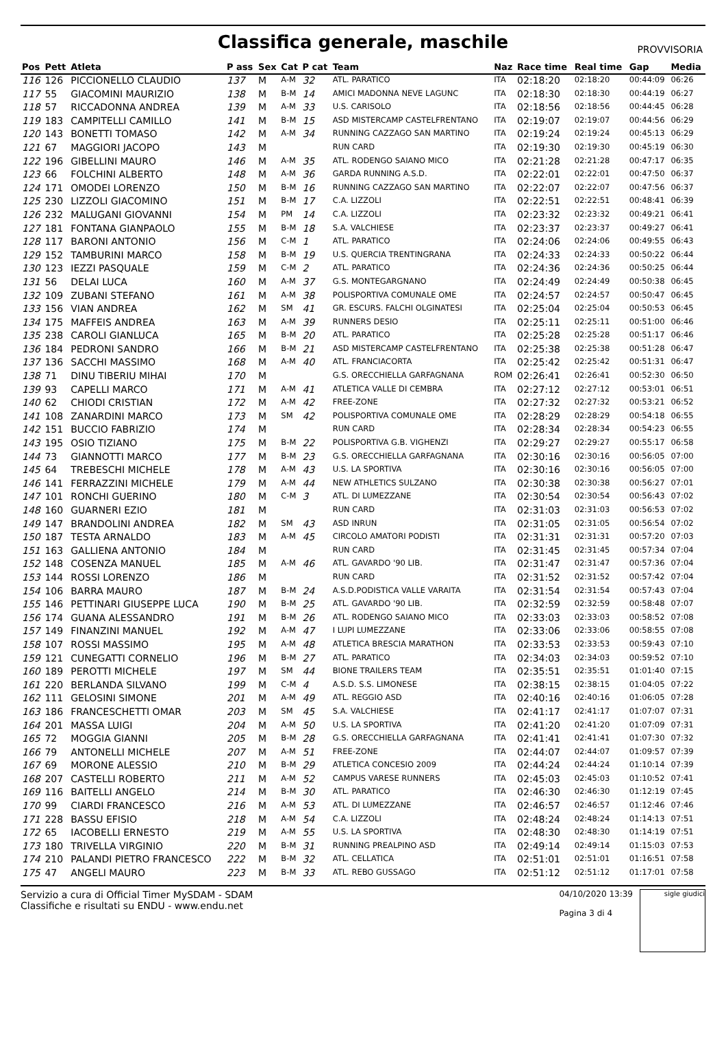Classifica generale, maschile
PROVVISORIA
| Pos | Pett | Atleta | P ass | Sex | Cat | P cat | Team | Naz | Race time | Real time | Gap | Media |
| --- | --- | --- | --- | --- | --- | --- | --- | --- | --- | --- | --- | --- |
| 116 | 126 | PICCIONELLO CLAUDIO | 137 | M | A-M | 32 | ATL. PARATICO | ITA | 02:18:20 | 02:18:20 | 00:44:09 | 06:26 |
| 117 | 55 | GIACOMINI MAURIZIO | 138 | M | B-M | 14 | AMICI MADONNA NEVE LAGUNC | ITA | 02:18:30 | 02:18:30 | 00:44:19 | 06:27 |
| 118 | 57 | RICCADONNA ANDREA | 139 | M | A-M | 33 | U.S. CARISOLO | ITA | 02:18:56 | 02:18:56 | 00:44:45 | 06:28 |
| 119 | 183 | CAMPITELLI CAMILLO | 141 | M | B-M | 15 | ASD MISTERCAMP CASTELFRENTANO | ITA | 02:19:07 | 02:19:07 | 00:44:56 | 06:29 |
| 120 | 143 | BONETTI TOMASO | 142 | M | A-M | 34 | RUNNING CAZZAGO SAN MARTINO | ITA | 02:19:24 | 02:19:24 | 00:45:13 | 06:29 |
| 121 | 67 | MAGGIORI JACOPO | 143 | M | | | RUN CARD | ITA | 02:19:30 | 02:19:30 | 00:45:19 | 06:30 |
| 122 | 196 | GIBELLINI MAURO | 146 | M | A-M | 35 | ATL. RODENGO SAIANO MICO | ITA | 02:21:28 | 02:21:28 | 00:47:17 | 06:35 |
| 123 | 66 | FOLCHINI ALBERTO | 148 | M | A-M | 36 | GARDA RUNNING A.S.D. | ITA | 02:22:01 | 02:22:01 | 00:47:50 | 06:37 |
| 124 | 171 | OMODEI LORENZO | 150 | M | B-M | 16 | RUNNING CAZZAGO SAN MARTINO | ITA | 02:22:07 | 02:22:07 | 00:47:56 | 06:37 |
| 125 | 230 | LIZZOLI GIACOMINO | 151 | M | B-M | 17 | C.A. LIZZOLI | ITA | 02:22:51 | 02:22:51 | 00:48:41 | 06:39 |
| 126 | 232 | MALUGANI GIOVANNI | 154 | M | PM | 14 | C.A. LIZZOLI | ITA | 02:23:32 | 02:23:32 | 00:49:21 | 06:41 |
| 127 | 181 | FONTANA GIANPAOLO | 155 | M | B-M | 18 | S.A. VALCHIESE | ITA | 02:23:37 | 02:23:37 | 00:49:27 | 06:41 |
| 128 | 117 | BARONI ANTONIO | 156 | M | C-M | 1 | ATL. PARATICO | ITA | 02:24:06 | 02:24:06 | 00:49:55 | 06:43 |
| 129 | 152 | TAMBURINI MARCO | 158 | M | B-M | 19 | U.S. QUERCIA TRENTINGRANA | ITA | 02:24:33 | 02:24:33 | 00:50:22 | 06:44 |
| 130 | 123 | IEZZI PASQUALE | 159 | M | C-M | 2 | ATL. PARATICO | ITA | 02:24:36 | 02:24:36 | 00:50:25 | 06:44 |
| 131 | 56 | DELAI LUCA | 160 | M | A-M | 37 | G.S. MONTEGARGNANO | ITA | 02:24:49 | 02:24:49 | 00:50:38 | 06:45 |
| 132 | 109 | ZUBANI STEFANO | 161 | M | A-M | 38 | POLISPORTIVA COMUNALE OME | ITA | 02:24:57 | 02:24:57 | 00:50:47 | 06:45 |
| 133 | 156 | VIAN ANDREA | 162 | M | SM | 41 | GR. ESCURS. FALCHI OLGINATESI | ITA | 02:25:04 | 02:25:04 | 00:50:53 | 06:45 |
| 134 | 175 | MAFFEIS ANDREA | 163 | M | A-M | 39 | RUNNERS DESIO | ITA | 02:25:11 | 02:25:11 | 00:51:00 | 06:46 |
| 135 | 238 | CAROLI GIANLUCA | 165 | M | B-M | 20 | ATL. PARATICO | ITA | 02:25:28 | 02:25:28 | 00:51:17 | 06:46 |
| 136 | 184 | PEDRONI SANDRO | 166 | M | B-M | 21 | ASD MISTERCAMP CASTELFRENTANO | ITA | 02:25:38 | 02:25:38 | 00:51:28 | 06:47 |
| 137 | 136 | SACCHI MASSIMO | 168 | M | A-M | 40 | ATL. FRANCIACORTA | ITA | 02:25:42 | 02:25:42 | 00:51:31 | 06:47 |
| 138 | 71 | DINU TIBERIU MIHAI | 170 | M | | | G.S. ORECCHIELLA GARFAGNANA | ROM | 02:26:41 | 02:26:41 | 00:52:30 | 06:50 |
| 139 | 93 | CAPELLI MARCO | 171 | M | A-M | 41 | ATLETICA VALLE DI CEMBRA | ITA | 02:27:12 | 02:27:12 | 00:53:01 | 06:51 |
| 140 | 62 | CHIODI CRISTIAN | 172 | M | A-M | 42 | FREE-ZONE | ITA | 02:27:32 | 02:27:32 | 00:53:21 | 06:52 |
| 141 | 108 | ZANARDINI MARCO | 173 | M | SM | 42 | POLISPORTIVA COMUNALE OME | ITA | 02:28:29 | 02:28:29 | 00:54:18 | 06:55 |
| 142 | 151 | BUCCIO FABRIZIO | 174 | M | | | RUN CARD | ITA | 02:28:34 | 02:28:34 | 00:54:23 | 06:55 |
| 143 | 195 | OSIO TIZIANO | 175 | M | B-M | 22 | POLISPORTIVA G.B. VIGHENZI | ITA | 02:29:27 | 02:29:27 | 00:55:17 | 06:58 |
| 144 | 73 | GIANNOTTI MARCO | 177 | M | B-M | 23 | G.S. ORECCHIELLA GARFAGNANA | ITA | 02:30:16 | 02:30:16 | 00:56:05 | 07:00 |
| 145 | 64 | TREBESCHI MICHELE | 178 | M | A-M | 43 | U.S. LA SPORTIVA | ITA | 02:30:16 | 02:30:16 | 00:56:05 | 07:00 |
| 146 | 141 | FERRAZZINI MICHELE | 179 | M | A-M | 44 | NEW ATHLETICS SULZANO | ITA | 02:30:38 | 02:30:38 | 00:56:27 | 07:01 |
| 147 | 101 | RONCHI GUERINO | 180 | M | C-M | 3 | ATL. DI LUMEZZANE | ITA | 02:30:54 | 02:30:54 | 00:56:43 | 07:02 |
| 148 | 160 | GUARNERI EZIO | 181 | M | | | RUN CARD | ITA | 02:31:03 | 02:31:03 | 00:56:53 | 07:02 |
| 149 | 147 | BRANDOLINI ANDREA | 182 | M | SM | 43 | ASD INRUN | ITA | 02:31:05 | 02:31:05 | 00:56:54 | 07:02 |
| 150 | 187 | TESTA ARNALDO | 183 | M | A-M | 45 | CIRCOLO AMATORI PODISTI | ITA | 02:31:31 | 02:31:31 | 00:57:20 | 07:03 |
| 151 | 163 | GALLIENA ANTONIO | 184 | M | | | RUN CARD | ITA | 02:31:45 | 02:31:45 | 00:57:34 | 07:04 |
| 152 | 148 | COSENZA MANUEL | 185 | M | A-M | 46 | ATL. GAVARDO '90 LIB. | ITA | 02:31:47 | 02:31:47 | 00:57:36 | 07:04 |
| 153 | 144 | ROSSI LORENZO | 186 | M | | | RUN CARD | ITA | 02:31:52 | 02:31:52 | 00:57:42 | 07:04 |
| 154 | 106 | BARRA MAURO | 187 | M | B-M | 24 | A.S.D.PODISTICA VALLE VARAITA | ITA | 02:31:54 | 02:31:54 | 00:57:43 | 07:04 |
| 155 | 146 | PETTINARI GIUSEPPE LUCA | 190 | M | B-M | 25 | ATL. GAVARDO '90 LIB. | ITA | 02:32:59 | 02:32:59 | 00:58:48 | 07:07 |
| 156 | 174 | GUANA ALESSANDRO | 191 | M | B-M | 26 | ATL. RODENGO SAIANO MICO | ITA | 02:33:03 | 02:33:03 | 00:58:52 | 07:08 |
| 157 | 149 | FINANZINI MANUEL | 192 | M | A-M | 47 | I LUPI LUMEZZANE | ITA | 02:33:06 | 02:33:06 | 00:58:55 | 07:08 |
| 158 | 107 | ROSSI MASSIMO | 195 | M | A-M | 48 | ATLETICA BRESCIA MARATHON | ITA | 02:33:53 | 02:33:53 | 00:59:43 | 07:10 |
| 159 | 121 | CUNEGATTI CORNELIO | 196 | M | B-M | 27 | ATL. PARATICO | ITA | 02:34:03 | 02:34:03 | 00:59:52 | 07:10 |
| 160 | 189 | PEROTTI MICHELE | 197 | M | SM | 44 | BIONE TRAILERS TEAM | ITA | 02:35:51 | 02:35:51 | 01:01:40 | 07:15 |
| 161 | 220 | BERLANDA SILVANO | 199 | M | C-M | 4 | A.S.D. S.S. LIMONESE | ITA | 02:38:15 | 02:38:15 | 01:04:05 | 07:22 |
| 162 | 111 | GELOSINI SIMONE | 201 | M | A-M | 49 | ATL. REGGIO ASD | ITA | 02:40:16 | 02:40:16 | 01:06:05 | 07:28 |
| 163 | 186 | FRANCESCHETTI OMAR | 203 | M | SM | 45 | S.A. VALCHIESE | ITA | 02:41:17 | 02:41:17 | 01:07:07 | 07:31 |
| 164 | 201 | MASSA LUIGI | 204 | M | A-M | 50 | U.S. LA SPORTIVA | ITA | 02:41:20 | 02:41:20 | 01:07:09 | 07:31 |
| 165 | 72 | MOGGIA GIANNI | 205 | M | B-M | 28 | G.S. ORECCHIELLA GARFAGNANA | ITA | 02:41:41 | 02:41:41 | 01:07:30 | 07:32 |
| 166 | 79 | ANTONELLI MICHELE | 207 | M | A-M | 51 | FREE-ZONE | ITA | 02:44:07 | 02:44:07 | 01:09:57 | 07:39 |
| 167 | 69 | MORONE ALESSIO | 210 | M | B-M | 29 | ATLETICA CONCESIO 2009 | ITA | 02:44:24 | 02:44:24 | 01:10:14 | 07:39 |
| 168 | 207 | CASTELLI ROBERTO | 211 | M | A-M | 52 | CAMPUS VARESE RUNNERS | ITA | 02:45:03 | 02:45:03 | 01:10:52 | 07:41 |
| 169 | 116 | BAITELLI ANGELO | 214 | M | B-M | 30 | ATL. PARATICO | ITA | 02:46:30 | 02:46:30 | 01:12:19 | 07:45 |
| 170 | 99 | CIARDI FRANCESCO | 216 | M | A-M | 53 | ATL. DI LUMEZZANE | ITA | 02:46:57 | 02:46:57 | 01:12:46 | 07:46 |
| 171 | 228 | BASSU EFISIO | 218 | M | A-M | 54 | C.A. LIZZOLI | ITA | 02:48:24 | 02:48:24 | 01:14:13 | 07:51 |
| 172 | 65 | IACOBELLI ERNESTO | 219 | M | A-M | 55 | U.S. LA SPORTIVA | ITA | 02:48:30 | 02:48:30 | 01:14:19 | 07:51 |
| 173 | 180 | TRIVELLA VIRGINIO | 220 | M | B-M | 31 | RUNNING PREALPINO ASD | ITA | 02:49:14 | 02:49:14 | 01:15:03 | 07:53 |
| 174 | 210 | PALANDI PIETRO FRANCESCO | 222 | M | B-M | 32 | ATL. CELLATICA | ITA | 02:51:01 | 02:51:01 | 01:16:51 | 07:58 |
| 175 | 47 | ANGELI MAURO | 223 | M | B-M | 33 | ATL. REBO GUSSAGO | ITA | 02:51:12 | 02:51:12 | 01:17:01 | 07:58 |
Servizio a cura di Official Timer MySDAM - SDAM
Classifiche e risultati su ENDU - www.endu.net
04/10/2020 13:39
Pagina 3 di 4
sigle giudici